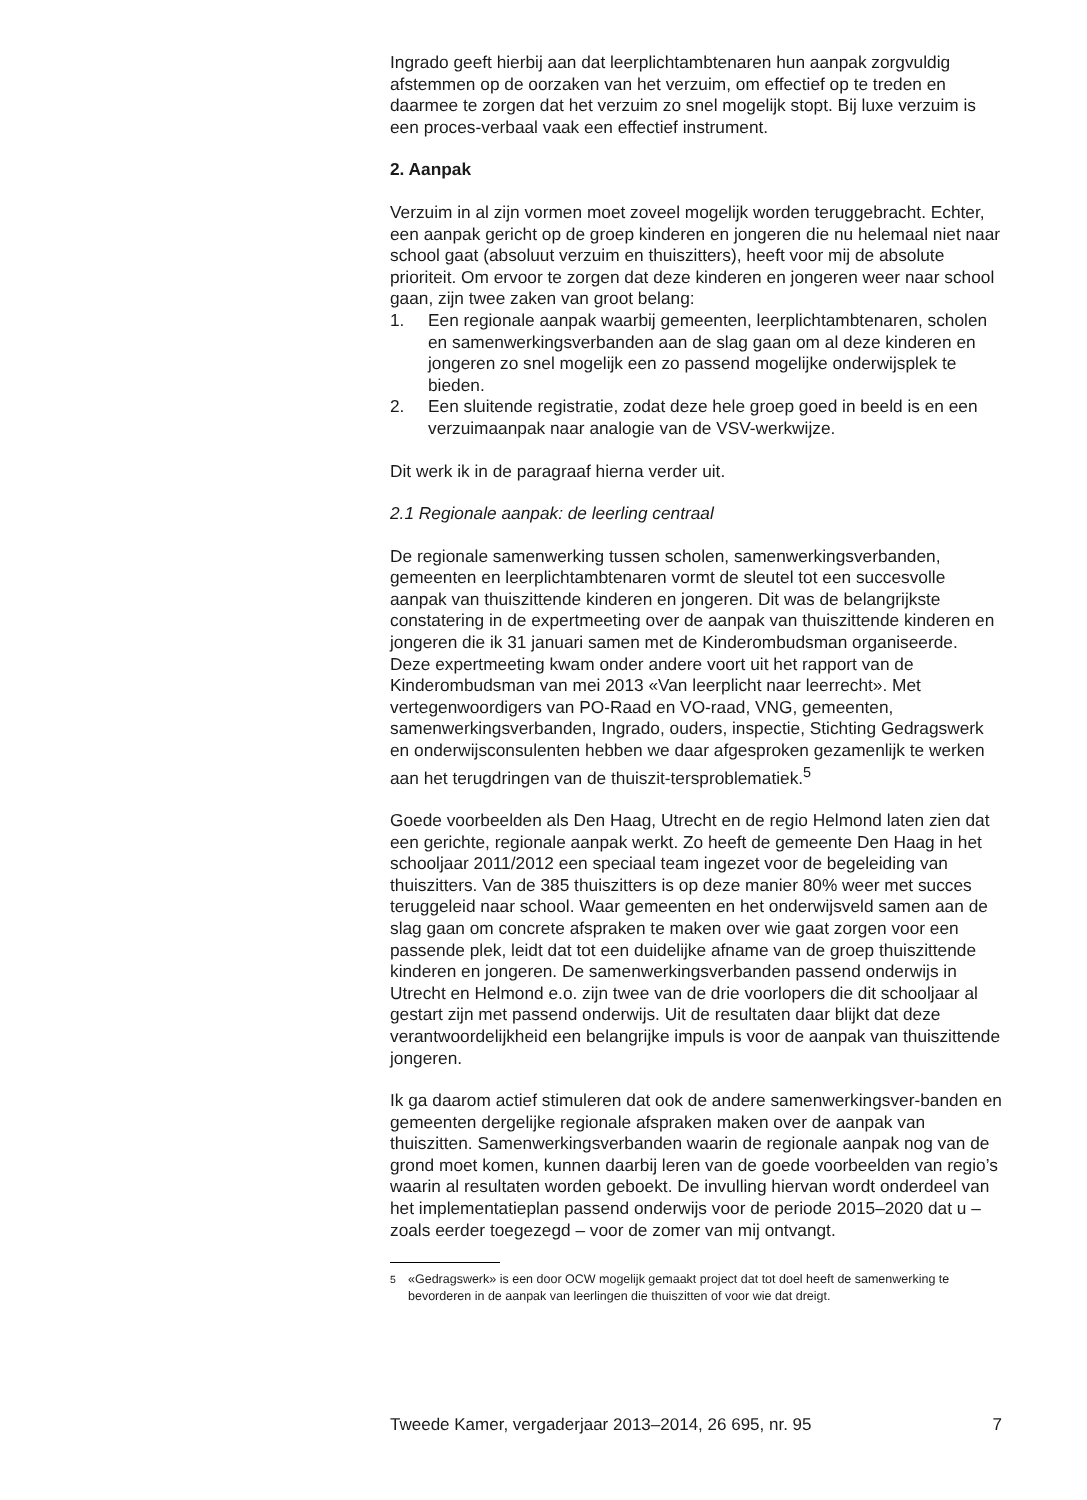Ingrado geeft hierbij aan dat leerplichtambtenaren hun aanpak zorgvuldig afstemmen op de oorzaken van het verzuim, om effectief op te treden en daarmee te zorgen dat het verzuim zo snel mogelijk stopt. Bij luxe verzuim is een proces-verbaal vaak een effectief instrument.
2. Aanpak
Verzuim in al zijn vormen moet zoveel mogelijk worden teruggebracht. Echter, een aanpak gericht op de groep kinderen en jongeren die nu helemaal niet naar school gaat (absoluut verzuim en thuiszitters), heeft voor mij de absolute prioriteit. Om ervoor te zorgen dat deze kinderen en jongeren weer naar school gaan, zijn twee zaken van groot belang:
1. Een regionale aanpak waarbij gemeenten, leerplichtambtenaren, scholen en samenwerkingsverbanden aan de slag gaan om al deze kinderen en jongeren zo snel mogelijk een zo passend mogelijke onderwijsplek te bieden.
2. Een sluitende registratie, zodat deze hele groep goed in beeld is en een verzuimaanpak naar analogie van de VSV-werkwijze.
Dit werk ik in de paragraaf hierna verder uit.
2.1 Regionale aanpak: de leerling centraal
De regionale samenwerking tussen scholen, samenwerkingsverbanden, gemeenten en leerplichtambtenaren vormt de sleutel tot een succesvolle aanpak van thuiszittende kinderen en jongeren. Dit was de belangrijkste constatering in de expertmeeting over de aanpak van thuiszittende kinderen en jongeren die ik 31 januari samen met de Kinderombudsman organiseerde. Deze expertmeeting kwam onder andere voort uit het rapport van de Kinderombudsman van mei 2013 «Van leerplicht naar leerrecht». Met vertegenwoordigers van PO-Raad en VO-raad, VNG, gemeenten, samenwerkingsverbanden, Ingrado, ouders, inspectie, Stichting Gedragswerk en onderwijsconsulenten hebben we daar afgesproken gezamenlijk te werken aan het terugdringen van de thuiszit-tersproblematiek.<sup>5</sup>
Goede voorbeelden als Den Haag, Utrecht en de regio Helmond laten zien dat een gerichte, regionale aanpak werkt. Zo heeft de gemeente Den Haag in het schooljaar 2011/2012 een speciaal team ingezet voor de begeleiding van thuiszitters. Van de 385 thuiszitters is op deze manier 80% weer met succes teruggeleid naar school. Waar gemeenten en het onderwijsveld samen aan de slag gaan om concrete afspraken te maken over wie gaat zorgen voor een passende plek, leidt dat tot een duidelijke afname van de groep thuiszittende kinderen en jongeren. De samenwerkingsverbanden passend onderwijs in Utrecht en Helmond e.o. zijn twee van de drie voorlopers die dit schooljaar al gestart zijn met passend onderwijs. Uit de resultaten daar blijkt dat deze verantwoordelijkheid een belangrijke impuls is voor de aanpak van thuiszittende jongeren.
Ik ga daarom actief stimuleren dat ook de andere samenwerkingsver-banden en gemeenten dergelijke regionale afspraken maken over de aanpak van thuiszitten. Samenwerkingsverbanden waarin de regionale aanpak nog van de grond moet komen, kunnen daarbij leren van de goede voorbeelden van regio’s waarin al resultaten worden geboekt. De invulling hiervan wordt onderdeel van het implementatieplan passend onderwijs voor de periode 2015–2020 dat u – zoals eerder toegezegd – voor de zomer van mij ontvangt.
<sup>5</sup> «Gedragswerk» is een door OCW mogelijk gemaakt project dat tot doel heeft de samenwerking te bevorderen in de aanpak van leerlingen die thuiszitten of voor wie dat dreigt.
Tweede Kamer, vergaderjaar 2013–2014, 26 695, nr. 95 7